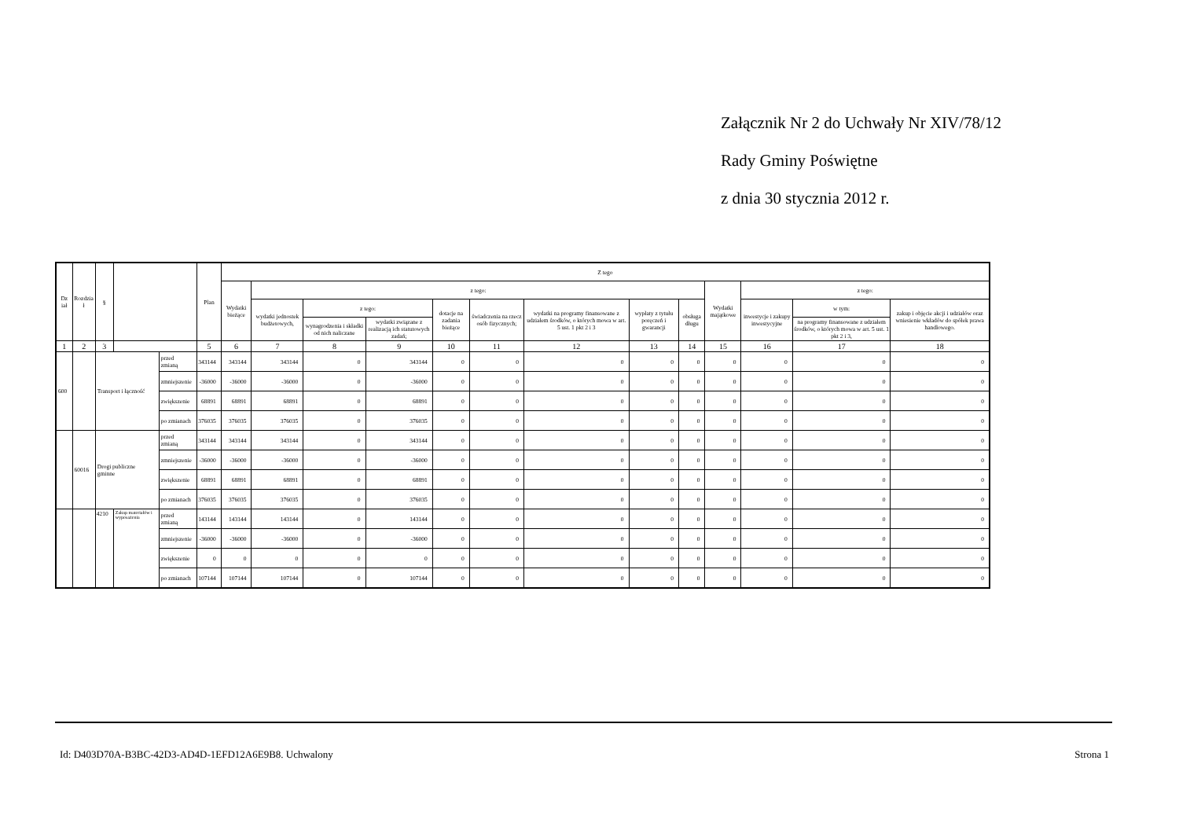Załącznik Nr 2 do Uchwały Nr XIV/78/12
Rady Gminy Poświętne
z dnia 30 stycznia 2012 r.
| Dz iał | Rozdzia ł | § | | | Plan | Z tego | | | | | | | | | | | | |
| --- | --- | --- | --- | --- | --- | --- | --- | --- | --- | --- | --- | --- | --- | --- | --- | --- | --- | --- |
| | | | | | | Wydatki bieżące | z tego: | | | | | | | | Wydatki majątkowe | z tego: | | |
| | | | | | | | wydatki jednostek budżetowych, | z tego: | | dotacje na zadania bieżące | świadczenia na rzecz osób fizycznych; | wydatki na programy finansowane z udziałem środków, o których mowa w art. 5 ust. 1 pkt 2 i 3 | wypłaty z tytułu poręczeń i gwarancji | obsługa długu | | inwestycje i zakupy inwestycyjne | w tym: | zakup i objęcie akcji i udziałów oraz wniesienie wkładów do spółek prawa handlowego. |
| | | | | | | | | wynagrodzenia i składki od nich naliczane | wydatki związane z realizacją ich statutowych zadań; | | | | | | | | na programy finansowane z udziałem środków, o których mowa w art. 5 ust. 1 pkt 2 i 3, | |
| 1 | 2 | 3 | | | 5 | 6 | 7 | 8 | 9 | 10 | 11 | 12 | 13 | 14 | 15 | 16 | 17 | 18 |
| 600 | | Transport i łączność | | przed zmianą | 343144 | 343144 | 343144 | 0 | 343144 | 0 | 0 | 0 | 0 | 0 | 0 | 0 | 0 | 0 |
| | | | | zmniejszenie | -36000 | -36000 | -36000 | 0 | -36000 | 0 | 0 | 0 | 0 | 0 | 0 | 0 | 0 | 0 |
| | | | | zwiększenie | 68891 | 68891 | 68891 | 0 | 68891 | 0 | 0 | 0 | 0 | 0 | 0 | 0 | 0 | 0 |
| | | | | po zmianach | 376035 | 376035 | 376035 | 0 | 376035 | 0 | 0 | 0 | 0 | 0 | 0 | 0 | 0 | 0 |
| | 60016 | Drogi publiczne gminne | | przed zmianą | 343144 | 343144 | 343144 | 0 | 343144 | 0 | 0 | 0 | 0 | 0 | 0 | 0 | 0 | 0 |
| | | | | zmniejszenie | -36000 | -36000 | -36000 | 0 | -36000 | 0 | 0 | 0 | 0 | 0 | 0 | 0 | 0 | 0 |
| | | | | zwiększenie | 68891 | 68891 | 68891 | 0 | 68891 | 0 | 0 | 0 | 0 | 0 | 0 | 0 | 0 | 0 |
| | | | | po zmianach | 376035 | 376035 | 376035 | 0 | 376035 | 0 | 0 | 0 | 0 | 0 | 0 | 0 | 0 | 0 |
| | | 4210 | Zakup materiałów i wyposażenia | przed zmianą | 143144 | 143144 | 143144 | 0 | 143144 | 0 | 0 | 0 | 0 | 0 | 0 | 0 | 0 | 0 |
| | | | | zmniejszenie | -36000 | -36000 | -36000 | 0 | -36000 | 0 | 0 | 0 | 0 | 0 | 0 | 0 | 0 | 0 |
| | | | | zwiększenie | 0 | 0 | 0 | 0 | 0 | 0 | 0 | 0 | 0 | 0 | 0 | 0 | 0 | 0 |
| | | | | po zmianach | 107144 | 107144 | 107144 | 0 | 107144 | 0 | 0 | 0 | 0 | 0 | 0 | 0 | 0 | 0 |
Id: D403D70A-B3BC-42D3-AD4D-1EFD12A6E9B8. Uchwalony Strona 1